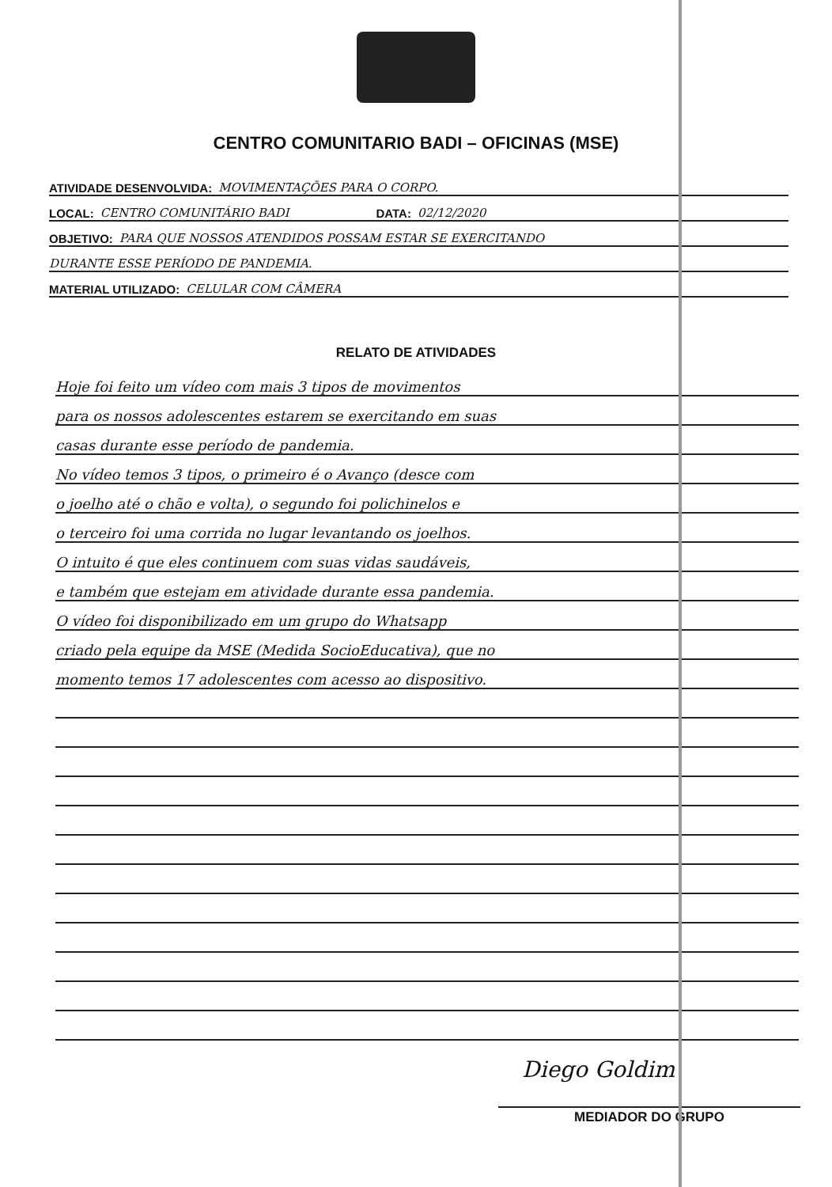CENTRO COMUNITARIO BADI – OFICINAS (MSE)
ATIVIDADE DESENVOLVIDA: MOVIMENTAÇÕES PARA O CORPO.
LOCAL: CENTRO COMUNITÁRIO BADI DATA: 02/12/2020
OBJETIVO: PARA QUE NOSSOS ATENDIDOS POSSAM ESTAR SE EXERCITANDO
DURANTE ESSE PERÍODO DE PANDEMIA.
MATERIAL UTILIZADO: CELULAR COM CÂMERA
RELATO DE ATIVIDADES
Hoje foi feito um vídeo com mais 3 tipos de movimentos
para os nossos adolescentes estarem se exercitando em suas
casas durante esse período de pandemia.
No vídeo temos 3 tipos, o primeiro é o Avanço (desce com
o joelho até o chão e volta), o segundo foi polichinelos e
o terceiro foi uma corrida no lugar levantando os joelhos.
O intuito é que eles continuem com suas vidas saudáveis,
e também que estejam em atividade durante essa pandemia.
O vídeo foi disponibilizado em um grupo do Whatsapp
criado pela equipe da MSE (Medida SocioEducativa), que no
momento temos 17 adolescentes com acesso ao dispositivo.
Diego Goldim
MEDIADOR DO GRUPO